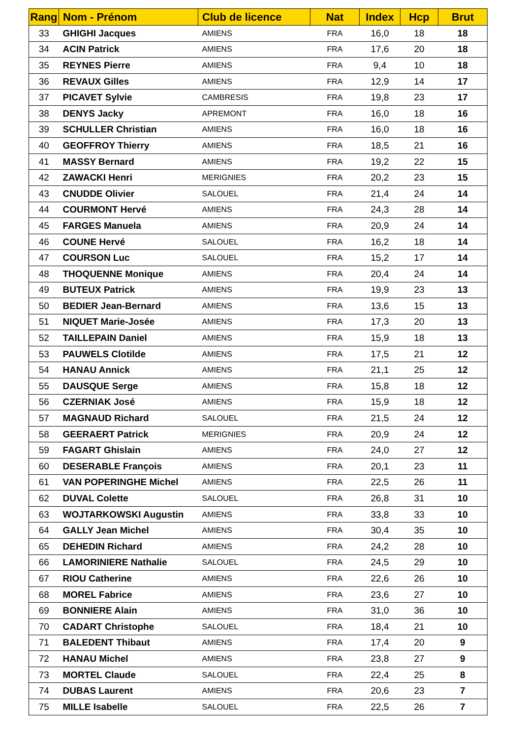| Rang | Nom - Prénom | Club de licence | Nat | Index | Hcp | Brut |
| --- | --- | --- | --- | --- | --- | --- |
| 33 | GHIGHI Jacques | AMIENS | FRA | 16,0 | 18 | 18 |
| 34 | ACIN Patrick | AMIENS | FRA | 17,6 | 20 | 18 |
| 35 | REYNES Pierre | AMIENS | FRA | 9,4 | 10 | 18 |
| 36 | REVAUX Gilles | AMIENS | FRA | 12,9 | 14 | 17 |
| 37 | PICAVET Sylvie | CAMBRESIS | FRA | 19,8 | 23 | 17 |
| 38 | DENYS Jacky | APREMONT | FRA | 16,0 | 18 | 16 |
| 39 | SCHULLER Christian | AMIENS | FRA | 16,0 | 18 | 16 |
| 40 | GEOFFROY Thierry | AMIENS | FRA | 18,5 | 21 | 16 |
| 41 | MASSY Bernard | AMIENS | FRA | 19,2 | 22 | 15 |
| 42 | ZAWACKI Henri | MERIGNIES | FRA | 20,2 | 23 | 15 |
| 43 | CNUDDE Olivier | SALOUEL | FRA | 21,4 | 24 | 14 |
| 44 | COURMONT Hervé | AMIENS | FRA | 24,3 | 28 | 14 |
| 45 | FARGES Manuela | AMIENS | FRA | 20,9 | 24 | 14 |
| 46 | COUNE Hervé | SALOUEL | FRA | 16,2 | 18 | 14 |
| 47 | COURSON Luc | SALOUEL | FRA | 15,2 | 17 | 14 |
| 48 | THOQUENNE Monique | AMIENS | FRA | 20,4 | 24 | 14 |
| 49 | BUTEUX Patrick | AMIENS | FRA | 19,9 | 23 | 13 |
| 50 | BEDIER Jean-Bernard | AMIENS | FRA | 13,6 | 15 | 13 |
| 51 | NIQUET Marie-Josée | AMIENS | FRA | 17,3 | 20 | 13 |
| 52 | TAILLEPAIN Daniel | AMIENS | FRA | 15,9 | 18 | 13 |
| 53 | PAUWELS Clotilde | AMIENS | FRA | 17,5 | 21 | 12 |
| 54 | HANAU Annick | AMIENS | FRA | 21,1 | 25 | 12 |
| 55 | DAUSQUE Serge | AMIENS | FRA | 15,8 | 18 | 12 |
| 56 | CZERNIAK José | AMIENS | FRA | 15,9 | 18 | 12 |
| 57 | MAGNAUD Richard | SALOUEL | FRA | 21,5 | 24 | 12 |
| 58 | GEERAERT Patrick | MERIGNIES | FRA | 20,9 | 24 | 12 |
| 59 | FAGART Ghislain | AMIENS | FRA | 24,0 | 27 | 12 |
| 60 | DESERABLE François | AMIENS | FRA | 20,1 | 23 | 11 |
| 61 | VAN POPERINGHE Michel | AMIENS | FRA | 22,5 | 26 | 11 |
| 62 | DUVAL Colette | SALOUEL | FRA | 26,8 | 31 | 10 |
| 63 | WOJTARKOWSKI Augustin | AMIENS | FRA | 33,8 | 33 | 10 |
| 64 | GALLY Jean Michel | AMIENS | FRA | 30,4 | 35 | 10 |
| 65 | DEHEDIN Richard | AMIENS | FRA | 24,2 | 28 | 10 |
| 66 | LAMORINIERE Nathalie | SALOUEL | FRA | 24,5 | 29 | 10 |
| 67 | RIOU Catherine | AMIENS | FRA | 22,6 | 26 | 10 |
| 68 | MOREL Fabrice | AMIENS | FRA | 23,6 | 27 | 10 |
| 69 | BONNIERE Alain | AMIENS | FRA | 31,0 | 36 | 10 |
| 70 | CADART Christophe | SALOUEL | FRA | 18,4 | 21 | 10 |
| 71 | BALEDENT Thibaut | AMIENS | FRA | 17,4 | 20 | 9 |
| 72 | HANAU Michel | AMIENS | FRA | 23,8 | 27 | 9 |
| 73 | MORTEL Claude | SALOUEL | FRA | 22,4 | 25 | 8 |
| 74 | DUBAS Laurent | AMIENS | FRA | 20,6 | 23 | 7 |
| 75 | MILLE Isabelle | SALOUEL | FRA | 22,5 | 26 | 7 |